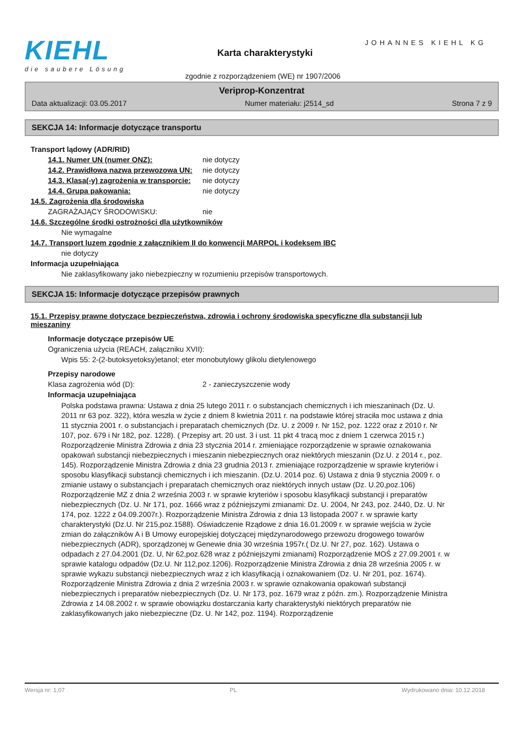KIEHL
die saubere Lösung
JOHANNES KIEHL KG
Karta charakterystyki
zgodnie z rozporządzeniem (WE) nr 1907/2006
Veriprop-Konzentrat
Data aktualizacji: 03.05.2017 Numer materiału: j2514_sd Strona 7 z 9
SEKCJA 14: Informacje dotyczące transportu
Transport lądowy (ADR/RID)
14.1. Numer UN (numer ONZ): nie dotyczy
14.2. Prawidłowa nazwa przewozowa UN:
nie dotyczy
14.3. Klasa(-y) zagrożenia w transporcie:
nie dotyczy
14.4. Grupa pakowania: nie dotyczy
14.5. Zagrożenia dla środowiska
ZAGRAŻAJĄCY ŚRODOWISKU: nie
14.6. Szczególne środki ostrożności dla użytkowników
Nie wymagalne
14.7. Transport luzem zgodnie z załącznikiem II do konwencji MARPOL i kodeksem IBC
nie dotyczy
Informacja uzupełniająca
Nie zaklasyfikowany jako niebezpieczny w rozumieniu przepisów transportowych.
SEKCJA 15: Informacje dotyczące przepisów prawnych
15.1. Przepisy prawne dotyczące bezpieczeństwa, zdrowia i ochrony środowiska specyficzne dla substancji lub mieszaniny
Informacje dotyczące przepisów UE
Ograniczenia użycia (REACH, załączniku XVII):
Wpis 55: 2-(2-butoksyetoksy)etanol; eter monobutylowy glikolu dietylenowego
Przepisy narodowe
Klasa zagrożenia wód (D): 2 - zanieczyszczenie wody
Informacja uzupełniająca
Polska podstawa prawna: Ustawa z dnia 25 lutego 2011 r. o substancjach chemicznych i ich mieszaninach (Dz. U. 2011 nr 63 poz. 322), która weszła w życie z dniem 8 kwietnia 2011 r. na podstawie której straciła moc ustawa z dnia 11 stycznia 2001 r. o substancjach i preparatach chemicznych (Dz. U. z 2009 r. Nr 152, poz. 1222 oraz z 2010 r. Nr 107, poz. 679 i Nr 182, poz. 1228). ( Przepisy art. 20 ust. 3 i ust. 11 pkt 4 tracą moc z dniem 1 czerwca 2015 r.) Rozporządzenie Ministra Zdrowia z dnia 23 stycznia 2014 r. zmieniające rozporządzenie w sprawie oznakowania opakowań substancji niebezpiecznych i mieszanin niebezpiecznych oraz niektórych mieszanin (Dz.U. z 2014 r., poz. 145). Rozporządzenie Ministra Zdrowia z dnia 23 grudnia 2013 r. zmieniające rozporządzenie w sprawie kryteriów i sposobu klasyfikacji substancji chemicznych i ich mieszanin. (Dz.U. 2014 poz. 6) Ustawa z dnia 9 stycznia 2009 r. o zmianie ustawy o substancjach i preparatach chemicznych oraz niektórych innych ustaw (Dz. U.20,poz.106) Rozporządzenie MZ z dnia 2 września 2003 r. w sprawie kryteriów i sposobu klasyfikacji substancji i preparatów niebezpiecznych (Dz. U. Nr 171, poz. 1666 wraz z późniejszymi zmianami: Dz. U. 2004, Nr 243, poz. 2440, Dz. U. Nr 174, poz. 1222 z 04.09.2007r.). Rozporządzenie Ministra Zdrowia z dnia 13 listopada 2007 r. w sprawie karty charakterystyki (Dz.U. Nr 215,poz.1588). Oświadczenie Rządowe z dnia 16.01.2009 r. w sprawie wejścia w życie zmian do załączników A i B Umowy europejskiej dotyczącej międzynarodowego przewozu drogowego towarów niebezpiecznych (ADR), sporządzonej w Genewie dnia 30 września 1957r.( Dz.U. Nr 27, poz. 162). Ustawa o odpadach z 27.04.2001 (Dz. U, Nr 62,poz.628 wraz z późniejszymi zmianami) Rozporządzenie MOŚ z 27.09.2001 r. w sprawie katalogu odpadów (Dz.U. Nr 112,poz.1206). Rozporządzenie Ministra Zdrowia z dnia 28 września 2005 r. w sprawie wykazu substancji niebezpiecznych wraz z ich klasyfikacją i oznakowaniem (Dz. U. Nr 201, poz. 1674). Rozporządzenie Ministra Zdrowia z dnia 2 września 2003 r. w sprawie oznakowania opakowań substancji niebezpiecznych i preparatów niebezpiecznych (Dz. U. Nr 173, poz. 1679 wraz z późn. zm.). Rozporządzenie Ministra Zdrowia z 14.08.2002 r. w sprawie obowiązku dostarczania karty charakterystyki niektórych preparatów nie zaklasyfikowanych jako niebezpieczne (Dz. U. Nr 142, poz. 1194). Rozporządzenie
Wersja nr: 1,07 PL Wydrukowano dnia: 10.12.2018